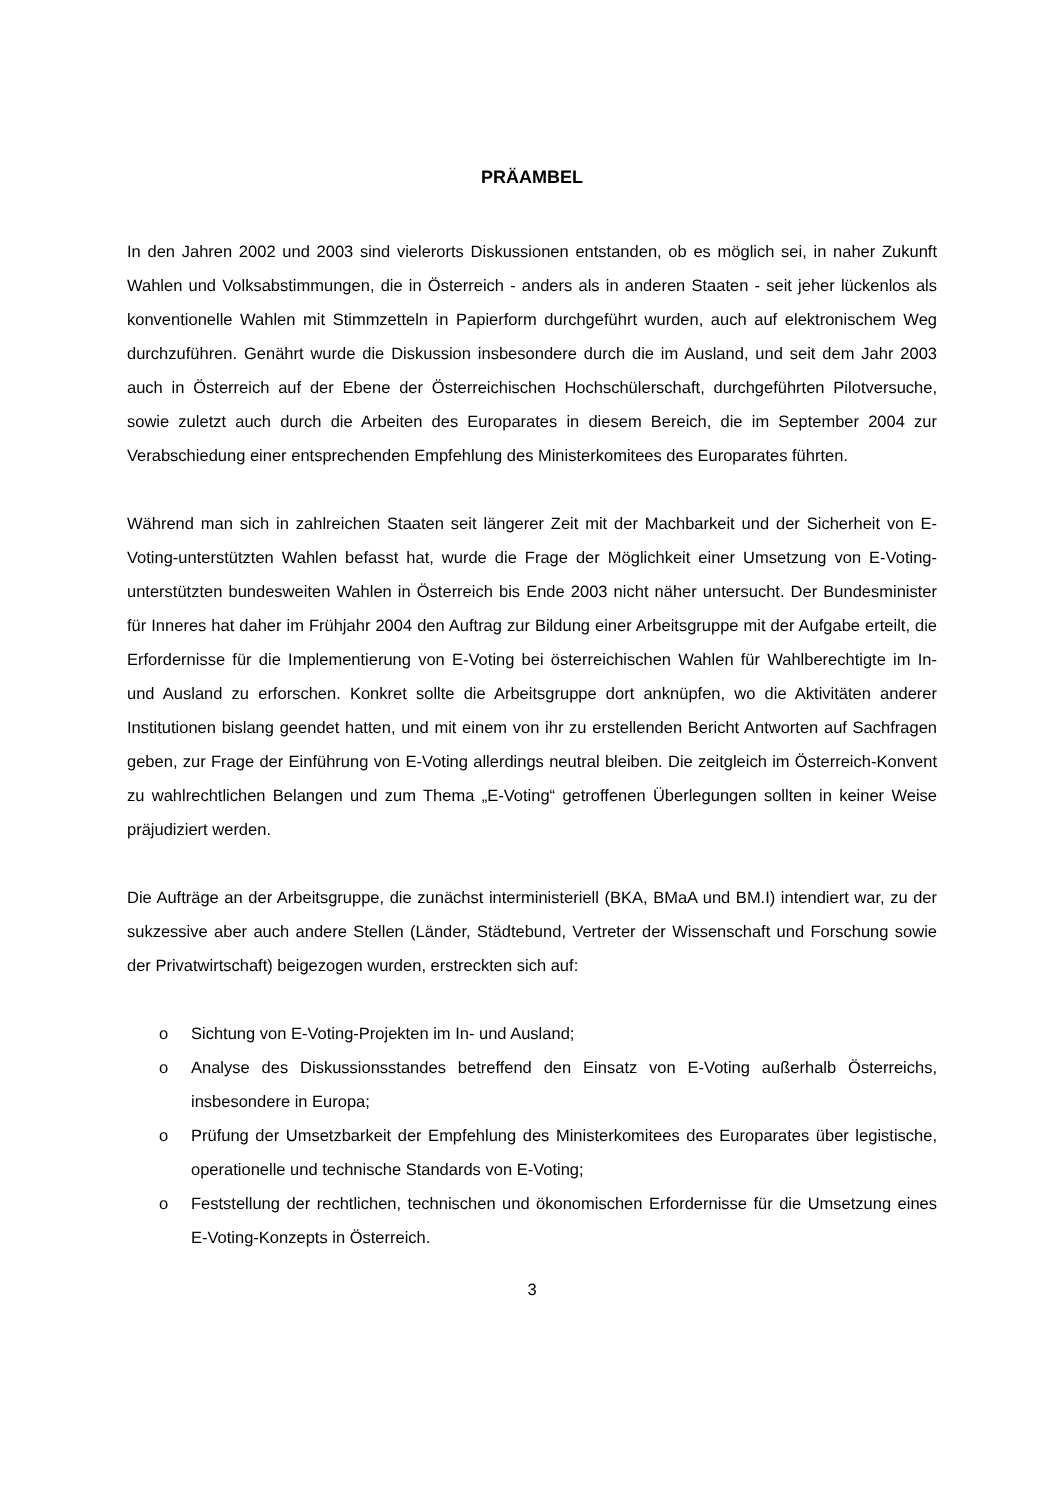PRÄAMBEL
In den Jahren 2002 und 2003 sind vielerorts Diskussionen entstanden, ob es möglich sei, in naher Zukunft Wahlen und Volksabstimmungen, die in Österreich - anders als in anderen Staaten - seit jeher lückenlos als konventionelle Wahlen mit Stimmzetteln in Papierform durchgeführt wurden, auch auf elektronischem Weg durchzuführen. Genährt wurde die Diskussion insbesondere durch die im Ausland, und seit dem Jahr 2003 auch in Österreich auf der Ebene der Österreichischen Hochschülerschaft, durchgeführten Pilotversuche, sowie zuletzt auch durch die Arbeiten des Europarates in diesem Bereich, die im September 2004 zur Verabschiedung einer entsprechenden Empfehlung des Ministerkomitees des Europarates führten.
Während man sich in zahlreichen Staaten seit längerer Zeit mit der Machbarkeit und der Sicherheit von E-Voting-unterstützten Wahlen befasst hat, wurde die Frage der Möglichkeit einer Umsetzung von E-Voting-unterstützten bundesweiten Wahlen in Österreich bis Ende 2003 nicht näher untersucht. Der Bundesminister für Inneres hat daher im Frühjahr 2004 den Auftrag zur Bildung einer Arbeitsgruppe mit der Aufgabe erteilt, die Erfordernisse für die Implementierung von E-Voting bei österreichischen Wahlen für Wahlberechtigte im In- und Ausland zu erforschen. Konkret sollte die Arbeitsgruppe dort anknüpfen, wo die Aktivitäten anderer Institutionen bislang geendet hatten, und mit einem von ihr zu erstellenden Bericht Antworten auf Sachfragen geben, zur Frage der Einführung von E-Voting allerdings neutral bleiben. Die zeitgleich im Österreich-Konvent zu wahlrechtlichen Belangen und zum Thema „E-Voting“ getroffenen Überlegungen sollten in keiner Weise präjudiziert werden.
Die Aufträge an der Arbeitsgruppe, die zunächst interministeriell (BKA, BMaA und BM.I) intendiert war, zu der sukzessive aber auch andere Stellen (Länder, Städtebund, Vertreter der Wissenschaft und Forschung sowie der Privatwirtschaft) beigezogen wurden, erstreckten sich auf:
o Sichtung von E-Voting-Projekten im In- und Ausland;
o Analyse des Diskussionsstandes betreffend den Einsatz von E-Voting außerhalb Österreichs, insbesondere in Europa;
o Prüfung der Umsetzbarkeit der Empfehlung des Ministerkomitees des Europarates über legistische, operationelle und technische Standards von E-Voting;
o Feststellung der rechtlichen, technischen und ökonomischen Erfordernisse für die Umsetzung eines E-Voting-Konzepts in Österreich.
3